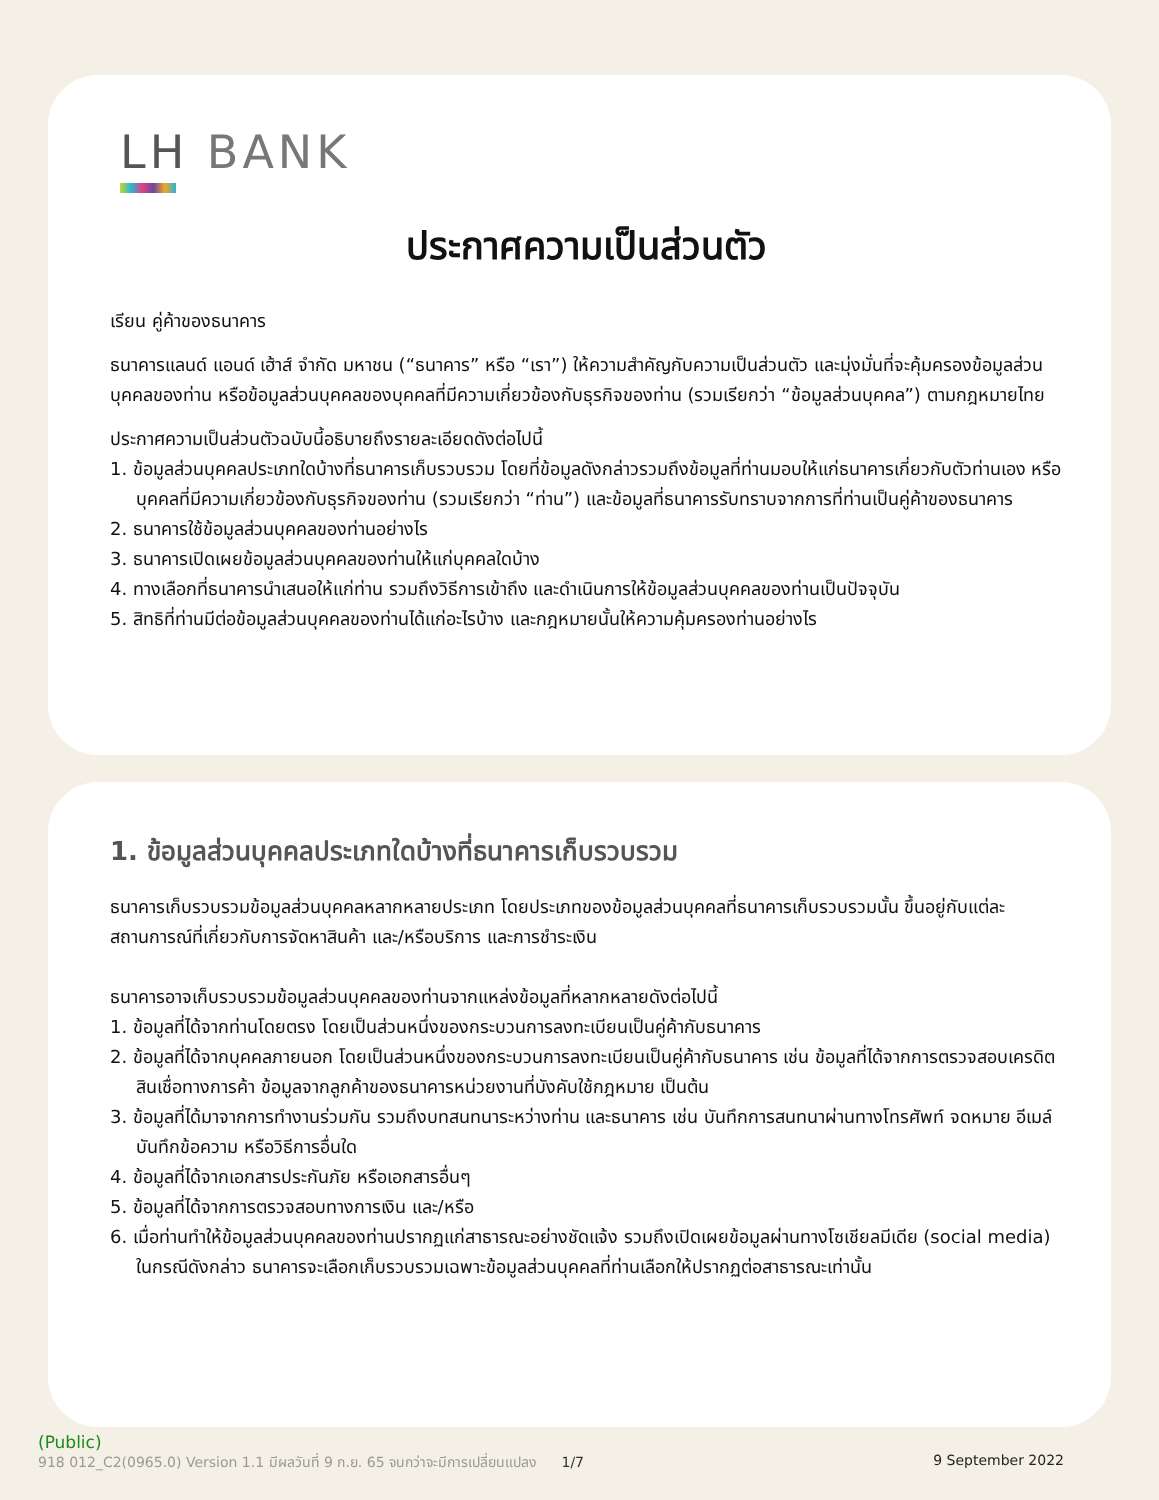LH BANK
ประกาศความเป็นส่วนตัว
เรียน คู่ค้าของธนาคาร
ธนาคารแลนด์ แอนด์ เฮ้าส์ จำกัด มหาชน (“ธนาคาร” หรือ “เรา”) ให้ความสำคัญกับความเป็นส่วนตัว และมุ่งมั่นที่จะคุ้มครองข้อมูลส่วนบุคคลของท่าน หรือข้อมูลส่วนบุคคลของบุคคลที่มีความเกี่ยวข้องกับธุรกิจของท่าน (รวมเรียกว่า “ข้อมูลส่วนบุคคล”) ตามกฎหมายไทย
ประกาศความเป็นส่วนตัวฉบับนี้อธิบายถึงรายละเอียดดังต่อไปนี้
1. ข้อมูลส่วนบุคคลประเภทใดบ้างที่ธนาคารเก็บรวบรวม โดยที่ข้อมูลดังกล่าวรวมถึงข้อมูลที่ท่านมอบให้แก่ธนาคารเกี่ยวกับตัวท่านเอง หรือบุคคลที่มีความเกี่ยวข้องกับธุรกิจของท่าน (รวมเรียกว่า “ท่าน”) และข้อมูลที่ธนาคารรับทราบจากการที่ท่านเป็นคู่ค้าของธนาคาร
2. ธนาคารใช้ข้อมูลส่วนบุคคลของท่านอย่างไร
3. ธนาคารเปิดเผยข้อมูลส่วนบุคคลของท่านให้แก่บุคคลใดบ้าง
4. ทางเลือกที่ธนาคารนำเสนอให้แก่ท่าน รวมถึงวิธีการเข้าถึง และดำเนินการให้ข้อมูลส่วนบุคคลของท่านเป็นปัจจุบัน
5. สิทธิที่ท่านมีต่อข้อมูลส่วนบุคคลของท่านได้แก่อะไรบ้าง และกฎหมายนั้นให้ความคุ้มครองท่านอย่างไร
1. ข้อมูลส่วนบุคคลประเภทใดบ้างที่ธนาคารเก็บรวบรวม
ธนาคารเก็บรวบรวมข้อมูลส่วนบุคคลหลากหลายประเภท โดยประเภทของข้อมูลส่วนบุคคลที่ธนาคารเก็บรวบรวมนั้น ขึ้นอยู่กับแต่ละสถานการณ์ที่เกี่ยวกับการจัดหาสินค้า และ/หรือบริการ และการชำระเงิน
ธนาคารอาจเก็บรวบรวมข้อมูลส่วนบุคคลของท่านจากแหล่งข้อมูลที่หลากหลายดังต่อไปนี้
1. ข้อมูลที่ได้จากท่านโดยตรง โดยเป็นส่วนหนึ่งของกระบวนการลงทะเบียนเป็นคู่ค้ากับธนาคาร
2. ข้อมูลที่ได้จากบุคคลภายนอก โดยเป็นส่วนหนึ่งของกระบวนการลงทะเบียนเป็นคู่ค้ากับธนาคาร เช่น ข้อมูลที่ได้จากการตรวจสอบเครดิต สินเชื่อทางการค้า ข้อมูลจากลูกค้าของธนาคารหน่วยงานที่บังคับใช้กฎหมาย เป็นต้น
3. ข้อมูลที่ได้มาจากการทำงานร่วมกัน รวมถึงบทสนทนาระหว่างท่าน และธนาคาร เช่น บันทึกการสนทนาผ่านทางโทรศัพท์ จดหมาย อีเมล์ บันทึกข้อความ หรือวิธีการอื่นใด
4. ข้อมูลที่ได้จากเอกสารประกันภัย หรือเอกสารอื่นๆ
5. ข้อมูลที่ได้จากการตรวจสอบทางการเงิน และ/หรือ
6. เมื่อท่านทำให้ข้อมูลส่วนบุคคลของท่านปรากฏแก่สาธารณะอย่างชัดแจ้ง รวมถึงเปิดเผยข้อมูลผ่านทางโซเชียลมีเดีย (social media) ในกรณีดังกล่าว ธนาคารจะเลือกเก็บรวบรวมเฉพาะข้อมูลส่วนบุคคลที่ท่านเลือกให้ปรากฏต่อสาธารณะเท่านั้น
(Public)
918 012_C2(0965.0) Version 1.1 มีผลวันที่ 9 ก.ย. 65 จนกว่าจะมีการเปลี่ยนแปลง 1/7 9 September 2022